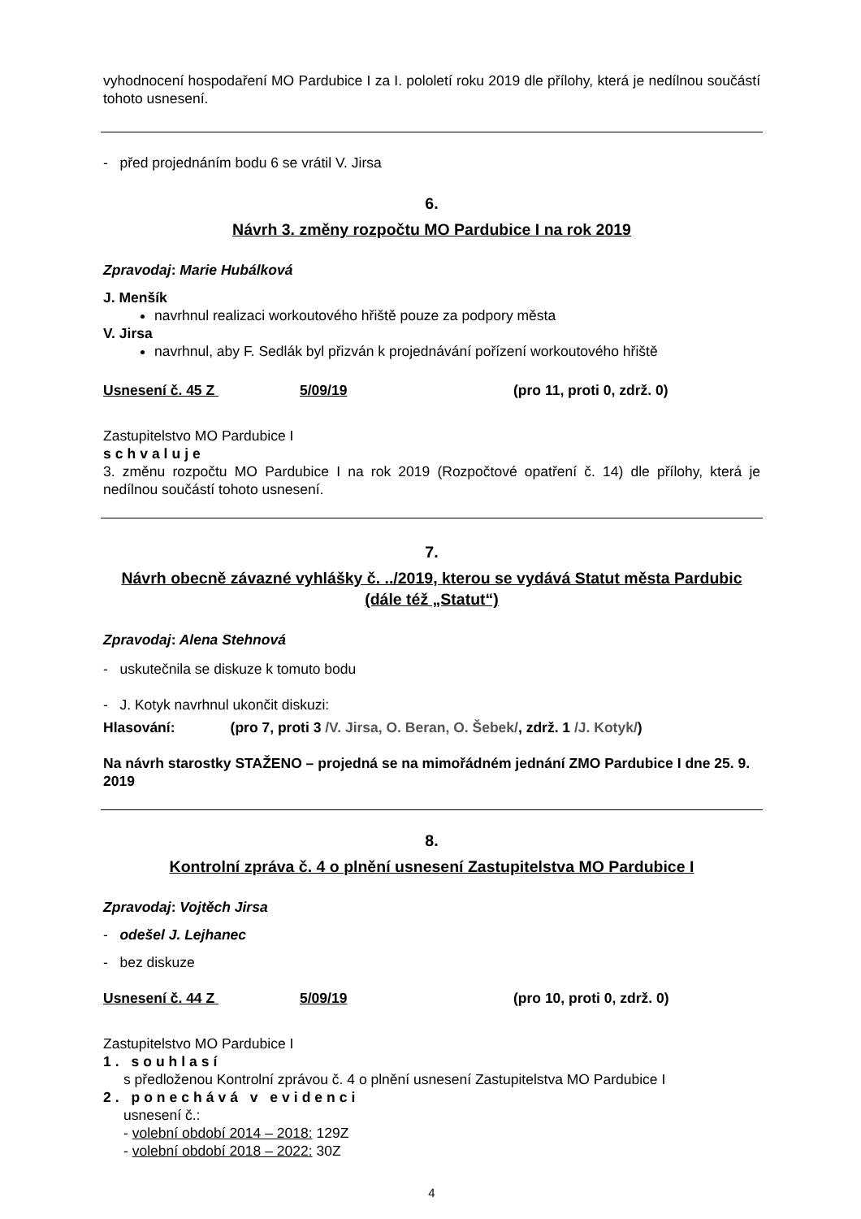vyhodnocení hospodaření MO Pardubice I za I. pololetí roku 2019 dle přílohy, která je nedílnou součástí tohoto usnesení.
- před projednáním bodu 6 se vrátil V. Jirsa
6.
Návrh 3. změny rozpočtu MO Pardubice I na rok 2019
Zpravodaj: Marie Hubálková
J. Menšík
navrhnul realizaci workoutového hřiště pouze za podpory města
V. Jirsa
navrhnul, aby F. Sedlák byl přizván k projednávání pořízení workoutového hřiště
Usnesení č. 45 Z 5/09/19 (pro 11, proti 0, zdrž. 0)
Zastupitelstvo MO Pardubice I
schvaluje
3. změnu rozpočtu MO Pardubice I na rok 2019 (Rozpočtové opatření č. 14) dle přílohy, která je nedílnou součástí tohoto usnesení.
7.
Návrh obecně závazné vyhlášky č. ../2019, kterou se vydává Statut města Pardubic (dále též „Statut“)
Zpravodaj: Alena Stehnová
- uskutečnila se diskuze k tomuto bodu
- J. Kotyk navrhnul ukončit diskuzi:
Hlasování: (pro 7, proti 3 /V. Jirsa, O. Beran, O. Šebek/, zdrž. 1 /J. Kotyk/)
Na návrh starostky STAŽENO – projedná se na mimořádném jednání ZMO Pardubice I dne 25. 9. 2019
8.
Kontrolní zpráva č. 4 o plnění usnesení Zastupitelstva MO Pardubice I
Zpravodaj: Vojtěch Jirsa
- odešel J. Lejhanec
- bez diskuze
Usnesení č. 44 Z 5/09/19 (pro 10, proti 0, zdrž. 0)
Zastupitelstvo MO Pardubice I
1. souhlasí
s předloženou Kontrolní zprávou č. 4 o plnění usnesení Zastupitelstva MO Pardubice I
2. ponechává v evidenci
usnesení č.:
- volební období 2014 – 2018: 129Z
- volební období 2018 – 2022: 30Z
4